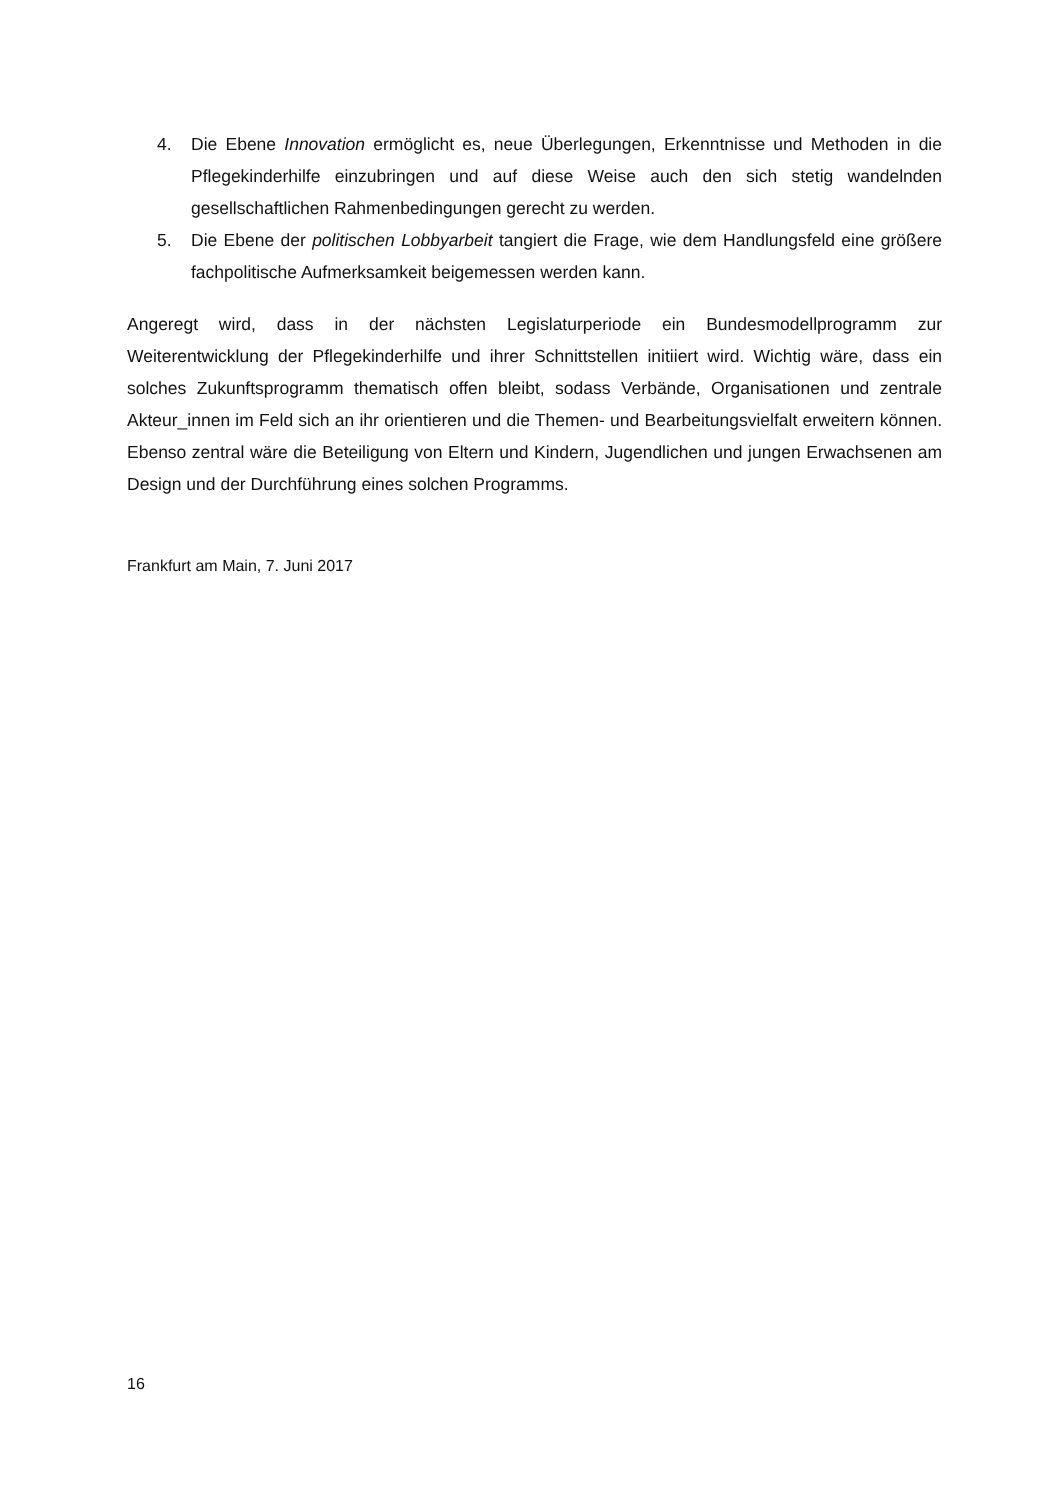4. Die Ebene Innovation ermöglicht es, neue Überlegungen, Erkenntnisse und Methoden in die Pflegekinderhilfe einzubringen und auf diese Weise auch den sich stetig wandelnden gesellschaftlichen Rahmenbedingungen gerecht zu werden.
5. Die Ebene der politischen Lobbyarbeit tangiert die Frage, wie dem Handlungsfeld eine größere fachpolitische Aufmerksamkeit beigemessen werden kann.
Angeregt wird, dass in der nächsten Legislaturperiode ein Bundesmodellprogramm zur Weiterentwicklung der Pflegekinderhilfe und ihrer Schnittstellen initiiert wird. Wichtig wäre, dass ein solches Zukunftsprogramm thematisch offen bleibt, sodass Verbände, Organisationen und zentrale Akteur_innen im Feld sich an ihr orientieren und die Themen- und Bearbeitungsvielfalt erweitern können. Ebenso zentral wäre die Beteiligung von Eltern und Kindern, Jugendlichen und jungen Erwachsenen am Design und der Durchführung eines solchen Programms.
Frankfurt am Main, 7. Juni 2017
16